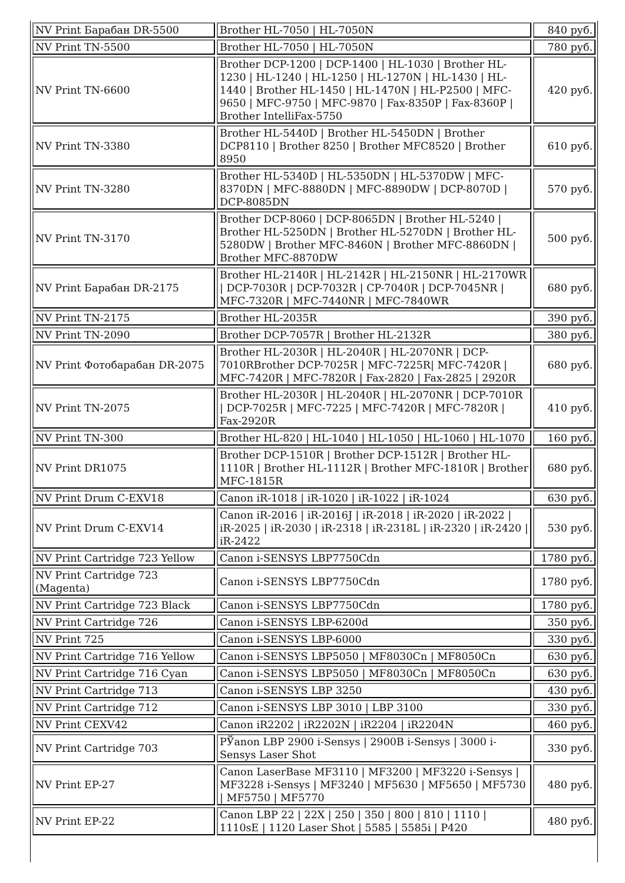| NV Print Барабан DR-5500 | Brother HL-7050 / HL-7050N | 840 руб. |
| NV Print TN-5500 | Brother HL-7050 / HL-7050N | 780 руб. |
| NV Print TN-6600 | Brother DCP-1200 / DCP-1400 / HL-1030 / Brother HL-1230 / HL-1240 / HL-1250 / HL-1270N / HL-1430 / HL-1440 / Brother HL-1450 / HL-1470N / HL-P2500 / MFC-9650 / MFC-9750 / MFC-9870 / Fax-8350P / Fax-8360P / Brother IntelliFax-5750 | 420 руб. |
| NV Print TN-3380 | Brother HL-5440D / Brother HL-5450DN / Brother DCP8110 / Brother 8250 / Brother MFC8520 / Brother 8950 | 610 руб. |
| NV Print TN-3280 | Brother HL-5340D / HL-5350DN / HL-5370DW / MFC-8370DN / MFC-8880DN / MFC-8890DW / DCP-8070D / DCP-8085DN | 570 руб. |
| NV Print TN-3170 | Brother DCP-8060 / DCP-8065DN / Brother HL-5240 / Brother HL-5250DN / Brother HL-5270DN / Brother HL-5280DW / Brother MFC-8460N / Brother MFC-8860DN / Brother MFC-8870DW | 500 руб. |
| NV Print Барабан DR-2175 | Brother HL-2140R / HL-2142R / HL-2150NR / HL-2170WR / DCP-7030R / DCP-7032R / CP-7040R / DCP-7045NR / MFC-7320R / MFC-7440NR / MFC-7840WR | 680 руб. |
| NV Print TN-2175 | Brother HL-2035R | 390 руб. |
| NV Print TN-2090 | Brother DCP-7057R / Brother HL-2132R | 380 руб. |
| NV Print Фотобарабан DR-2075 | Brother HL-2030R / HL-2040R / HL-2070NR / DCP-7010RBrother DCP-7025R / MFC-7225R/ MFC-7420R / MFC-7420R / MFC-7820R / Fax-2820 / Fax-2825 / 2920R | 680 руб. |
| NV Print TN-2075 | Brother HL-2030R / HL-2040R / HL-2070NR / DCP-7010R / DCP-7025R / MFC-7225 / MFC-7420R / MFC-7820R / Fax-2920R | 410 руб. |
| NV Print TN-300 | Brother HL-820 / HL-1040 / HL-1050 / HL-1060 / HL-1070 | 160 руб. |
| NV Print DR1075 | Brother DCP-1510R / Brother DCP-1512R / Brother HL-1110R / Brother HL-1112R / Brother MFC-1810R / Brother MFC-1815R | 680 руб. |
| NV Print Drum C-EXV18 | Canon iR-1018 / iR-1020 / iR-1022 / iR-1024 | 630 руб. |
| NV Print Drum C-EXV14 | Canon iR-2016 / iR-2016J / iR-2018 / iR-2020 / iR-2022 / iR-2025 / iR-2030 / iR-2318 / iR-2318L / iR-2320 / iR-2420 / iR-2422 | 530 руб. |
| NV Print Cartridge 723 Yellow | Canon i-SENSYS LBP7750Cdn | 1780 руб. |
| NV Print Cartridge 723 (Magenta) | Canon i-SENSYS LBP7750Cdn | 1780 руб. |
| NV Print Cartridge 723 Black | Canon i-SENSYS LBP7750Cdn | 1780 руб. |
| NV Print Cartridge 726 | Canon i-SENSYS LBP-6200d | 350 руб. |
| NV Print 725 | Canon i-SENSYS LBP-6000 | 330 руб. |
| NV Print Cartridge 716 Yellow | Canon i-SENSYS LBP5050 / MF8030Cn / MF8050Cn | 630 руб. |
| NV Print Cartridge 716 Cyan | Canon i-SENSYS LBP5050 / MF8030Cn / MF8050Cn | 630 руб. |
| NV Print Cartridge 713 | Canon i-SENSYS LBP 3250 | 430 руб. |
| NV Print Cartridge 712 | Canon i-SENSYS LBP 3010 / LBP 3100 | 330 руб. |
| NV Print CEXV42 | Canon iR2202 / iR2202N / iR2204 / iR2204N | 460 руб. |
| NV Print Cartridge 703 | РЎanon LBP 2900 i-Sensys / 2900B i-Sensys / 3000 i-Sensys Laser Shot | 330 руб. |
| NV Print EP-27 | Canon LaserBase MF3110 / MF3200 / MF3220 i-Sensys / MF3228 i-Sensys / MF3240 / MF5630 / MF5650 / MF5730 / MF5750 / MF5770 | 480 руб. |
| NV Print EP-22 | Canon LBP 22 / 22X / 250 / 350 / 800 / 810 / 1110 / 1110sE / 1120 Laser Shot / 5585 / 5585i / P420 | 480 руб. |